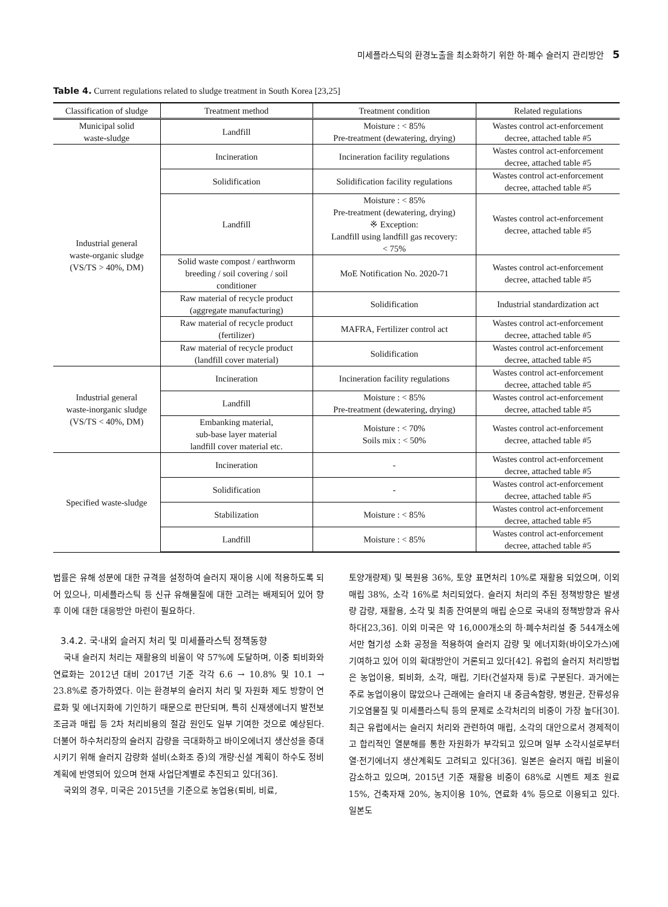미세플라스틱의 환경노출을 최소화하기 위한 하·폐수 슬러지 관리방안 5
Table 4. Current regulations related to sludge treatment in South Korea [23,25]
| Classification of sludge | Treatment method | Treatment condition | Related regulations |
| --- | --- | --- | --- |
| Municipal solid waste-sludge | Landfill | Moisture : < 85% Pre-treatment (dewatering, drying) | Wastes control act-enforcement decree, attached table #5 |
| Industrial general waste-organic sludge (VS/TS > 40%, DM) | Incineration | Incineration facility regulations | Wastes control act-enforcement decree, attached table #5 |
| | Solidification | Solidification facility regulations | Wastes control act-enforcement decree, attached table #5 |
| | Landfill | Moisture : < 85% Pre-treatment (dewatering, drying) ※ Exception: Landfill using landfill gas recovery: < 75% | Wastes control act-enforcement decree, attached table #5 |
| | Solid waste compost / earthworm breeding / soil covering / soil conditioner | MoE Notification No. 2020-71 | Wastes control act-enforcement decree, attached table #5 |
| | Raw material of recycle product (aggregate manufacturing) | Solidification | Industrial standardization act |
| | Raw material of recycle product (fertilizer) | MAFRA, Fertilizer control act | Wastes control act-enforcement decree, attached table #5 |
| | Raw material of recycle product (landfill cover material) | Solidification | Wastes control act-enforcement decree, attached table #5 |
| Industrial general waste-inorganic sludge (VS/TS < 40%, DM) | Incineration | Incineration facility regulations | Wastes control act-enforcement decree, attached table #5 |
| | Landfill | Moisture : < 85% Pre-treatment (dewatering, drying) | Wastes control act-enforcement decree, attached table #5 |
| | Embanking material, sub-base layer material landfill cover material etc. | Moisture : < 70% Soils mix : < 50% | Wastes control act-enforcement decree, attached table #5 |
| Specified waste-sludge | Incineration | - | Wastes control act-enforcement decree, attached table #5 |
| | Solidification | - | Wastes control act-enforcement decree, attached table #5 |
| | Stabilization | Moisture : < 85% | Wastes control act-enforcement decree, attached table #5 |
| | Landfill | Moisture : < 85% | Wastes control act-enforcement decree, attached table #5 |
법률은 유해 성분에 대한 규격을 설정하여 슬러지 재이용 시에 적용하도록 되어 있으나, 미세플라스틱 등 신규 유해물질에 대한 고려는 배제되어 있어 향후 이에 대한 대응방안 마련이 필요하다.
3.4.2. 국·내외 슬러지 처리 및 미세플라스틱 정책동향
국내 슬러지 처리는 재활용의 비율이 약 57%에 도달하며, 이중 퇴비화와 연료화는 2012년 대비 2017년 기준 각각 6.6 → 10.8% 및 10.1 → 23.8%로 증가하였다. 이는 환경부의 슬러지 처리 및 자원화 제도 방향이 연료화 및 에너지화에 기인하기 때문으로 판단되며, 특히 신재생에너지 발전보조금과 매립 등 2차 처리비용의 절감 원인도 일부 기여한 것으로 예상된다. 더불어 하수처리장의 슬러지 감량을 극대화하고 바이오에너지 생산성을 증대시키기 위해 슬러지 감량화 설비(소화조 증)의 개량·신설 계획이 하수도 정비계획에 반영되어 있으며 현재 사업단계별로 추진되고 있다[36].
국외의 경우, 미국은 2015년을 기준으로 농업용(퇴비, 비료,
토양개량제) 및 복원용 36%, 토양 표면처리 10%로 재활용 되었으며, 이외 매립 38%, 소각 16%로 처리되었다. 슬러지 처리의 주된 정책방향은 발생량 감량, 재활용, 소각 및 최종 잔여분의 매립 순으로 국내의 정책방향과 유사하다[23,36]. 이외 미국은 약 16,000개소의 하·폐수처리설 중 544개소에서만 혐기성 소화 공정을 적용하여 슬러지 감량 및 에너지화(바이오가스)에 기여하고 있어 이의 확대방안이 거론되고 있다[42]. 유럽의 슬러지 처리방법은 농업이용, 퇴비화, 소각, 매립, 기타(건설자재 등)로 구분된다. 과거에는 주로 농업이용이 많았으나 근래에는 슬러지 내 중금속함량, 병원균, 잔류성유기오염물질 및 미세플라스틱 등의 문제로 소각처리의 비중이 가장 높다[30]. 최근 유럽에서는 슬러지 처리와 관련하여 매립, 소각의 대안으로서 경제적이고 합리적인 열분해를 통한 자원화가 부각되고 있으며 일부 소각시설로부터 열·전기에너지 생산계획도 고려되고 있다[36]. 일본은 슬러지 매립 비율이 감소하고 있으며, 2015년 기준 재활용 비중이 68%로 시멘트 제조 원료 15%, 건축자재 20%, 농지이용 10%, 연료화 4% 등으로 이용되고 있다. 일본도